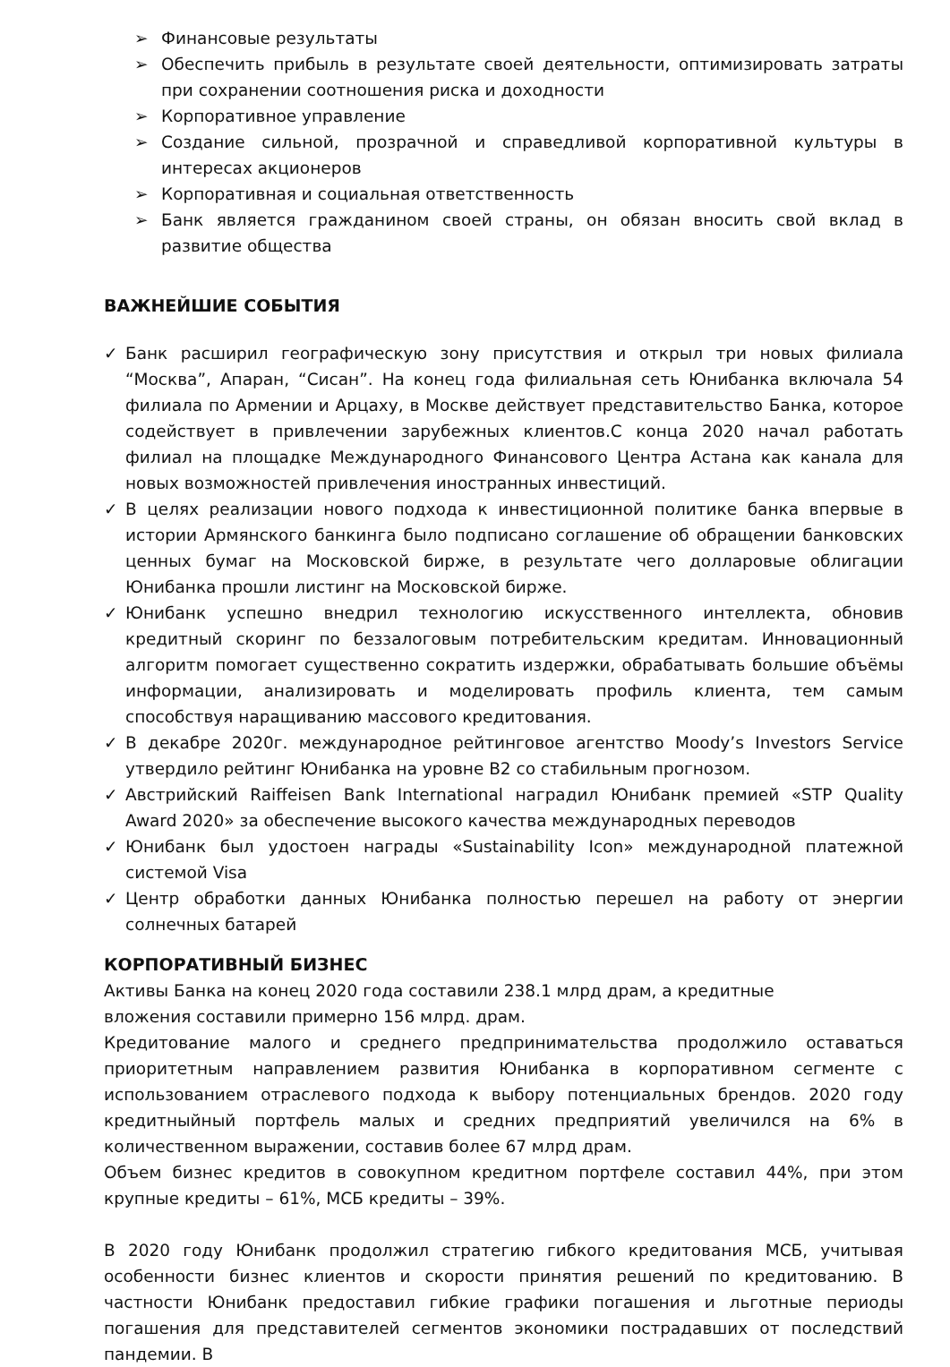➢ Финансовые результаты
➢ Обеспечить прибыль в результате своей деятельности, оптимизировать затраты при сохранении соотношения риска и доходности
➢ Корпоративное управление
➢ Создание сильной, прозрачной и справедливой корпоративной культуры в интересах акционеров
➢ Корпоративная и социальная ответственность
➢ Банк является гражданином своей страны, он обязан вносить свой вклад в развитие общества
ВАЖНЕЙШИЕ СОБЫТИЯ
✓ Банк расширил географическую зону присутствия и открыл три новых филиала “Москва”, Апаран, “Сисан”. На конец года филиальная сеть Юнибанка включала 54 филиала по Армении и Арцаху, в Москве действует представительство Банка, которое содействует в привлечении зарубежных клиентов.С конца 2020 начал работать филиал на площадке Международного Финансового Центра Астана как канала для новых возможностей привлечения иностранных инвестиций.
✓ В целях реализации нового подхода к инвестиционной политике банка впервые в истории Армянского банкинга было подписано соглашение об обращении банковских ценных бумаг на Московской бирже, в результате чего долларовые облигации Юнибанка прошли листинг на Московской бирже.
✓ Юнибанк успешно внедрил технологию искусственного интеллекта, обновив кредитный скоринг по беззалоговым потребительским кредитам. Инновационный алгоритм помогает существенно сократить издержки, обрабатывать большие объёмы информации, анализировать и моделировать профиль клиента, тем самым способствуя наращиванию массового кредитования.
✓ В декабре 2020г. международное рейтинговое агентство Moody’s Investors Service утвердило рейтинг Юнибанка на уровне B2 со стабильным прогнозом.
✓ Австрийский Raiffeisen Bank International наградил Юнибанк премией «STP Quality Award 2020» за обеспечение высокого качества международных переводов
✓ Юнибанк был удостоен награды «Sustainability Icon» международной платежной системой Visa
✓ Центр обработки данных Юнибанка полностью перешел на работу от энергии солнечных батарей
КОРПОРАТИВНЫЙ БИЗНЕС
Активы Банка на конец 2020 года составили 238.1 млрд драм, а кредитные вложения составили примерно 156 млрд. драм.
Кредитование малого и среднего предпринимательства продолжило оставаться приоритетным направлением развития Юнибанка в корпоративном сегменте с использованием отраслевого подхода к выбору потенциальных брендов. 2020 году кредитныйный портфель малых и средних предприятий увеличился на 6% в количественном выражении, составив более 67 млрд драм.
Объем бизнес кредитов в совокупном кредитном портфеле составил 44%, при этом крупные кредиты – 61%, МСБ кредиты – 39%.
В 2020 году Юнибанк продолжил стратегию гибкого кредитования МСБ, учитывая особенности бизнес клиентов и скорости принятия решений по кредитованию. В частности Юнибанк предоставил гибкие графики погашения и льготные периоды погашения для представителей сегментов экономики пострадавших от последствий пандемии. В